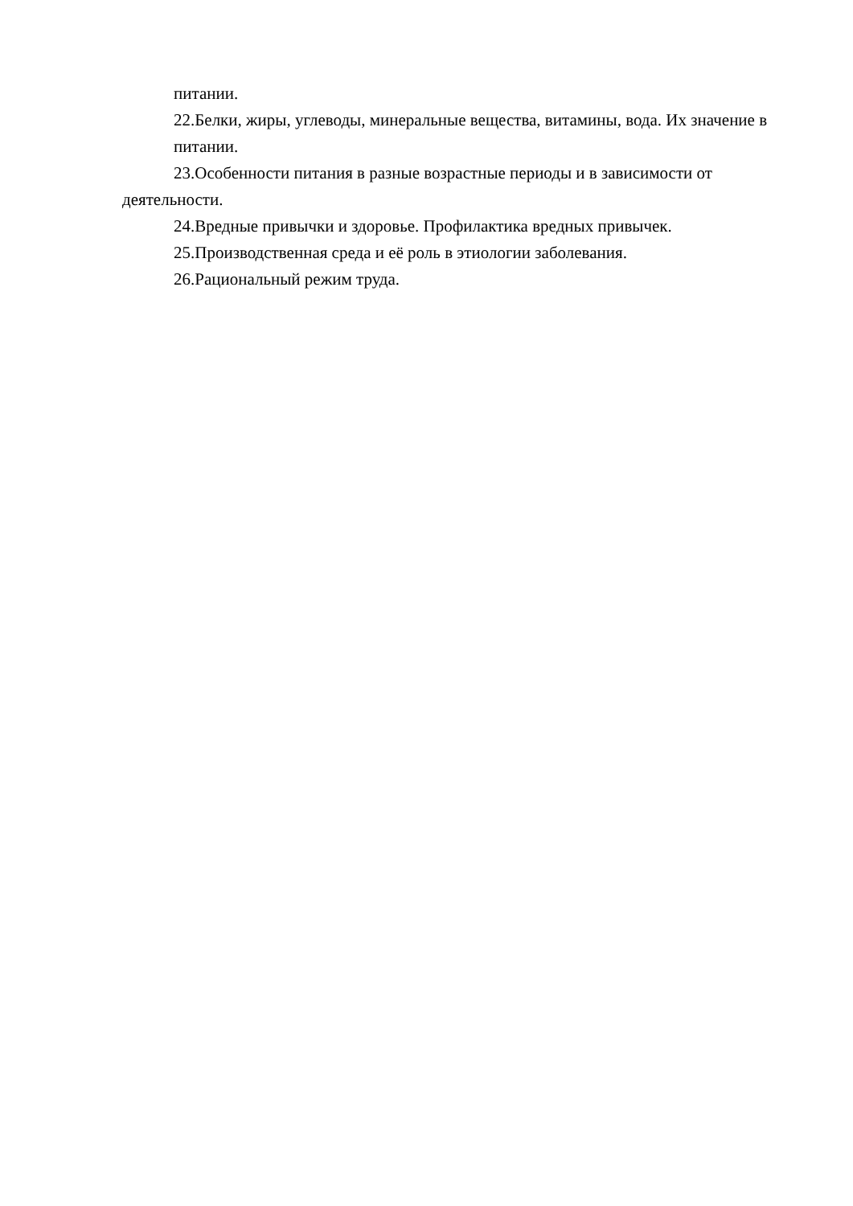питании.
22.Белки, жиры, углеводы, минеральные вещества, витамины, вода. Их значение в питании.
23.Особенности питания в разные возрастные периоды и в зависимости от деятельности.
24.Вредные привычки и здоровье. Профилактика вредных привычек.
25.Производственная среда и её роль в этиологии заболевания.
26.Рациональный режим труда.